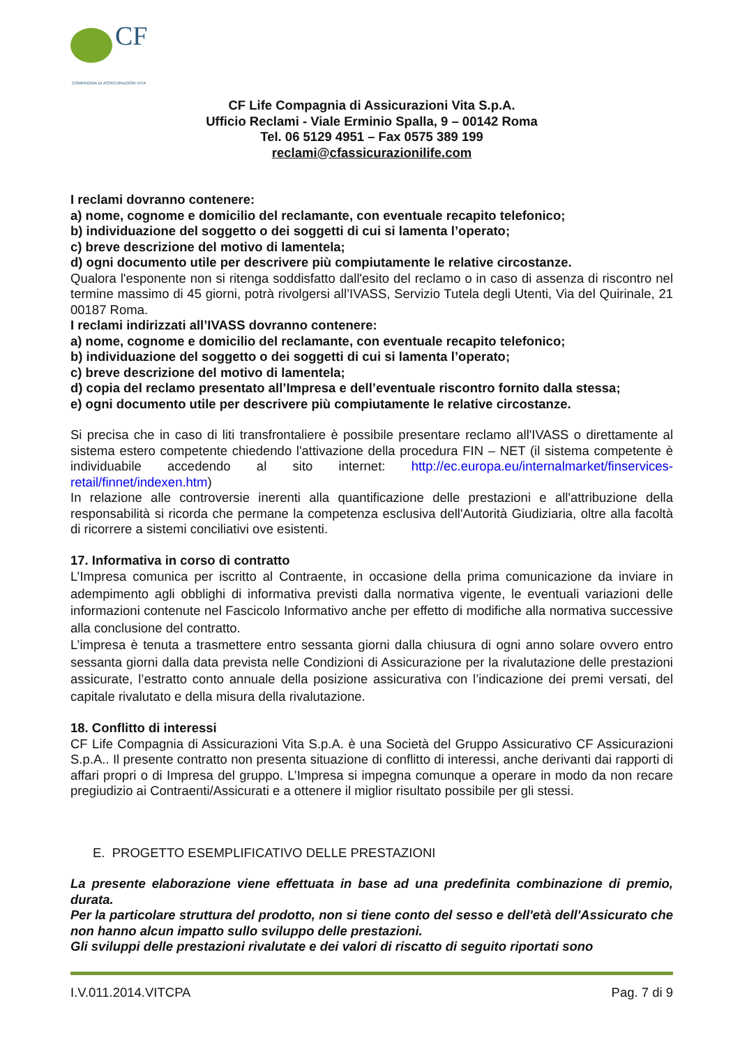CF
COMPAGNIA DI ASSICURAZIONI VITA
CF Life Compagnia di Assicurazioni Vita S.p.A.
Ufficio Reclami - Viale Erminio Spalla, 9 – 00142 Roma
Tel. 06 5129 4951 – Fax 0575 389 199
reclami@cfassicurazionilife.com
I reclami dovranno contenere:
a) nome, cognome e domicilio del reclamante, con eventuale recapito telefonico;
b) individuazione del soggetto o dei soggetti di cui si lamenta l’operato;
c) breve descrizione del motivo di lamentela;
d) ogni documento utile per descrivere più compiutamente le relative circostanze.
Qualora l'esponente non si ritenga soddisfatto dall'esito del reclamo o in caso di assenza di riscontro nel termine massimo di 45 giorni, potrà rivolgersi all’IVASS, Servizio Tutela degli Utenti, Via del Quirinale, 21 00187 Roma.
I reclami indirizzati all’IVASS dovranno contenere:
a) nome, cognome e domicilio del reclamante, con eventuale recapito telefonico;
b) individuazione del soggetto o dei soggetti di cui si lamenta l’operato;
c) breve descrizione del motivo di lamentela;
d) copia del reclamo presentato all’Impresa e dell’eventuale riscontro fornito dalla stessa;
e) ogni documento utile per descrivere più compiutamente le relative circostanze.
Si precisa che in caso di liti transfrontaliere è possibile presentare reclamo all'IVASS o direttamente al sistema estero competente chiedendo l'attivazione della procedura FIN – NET (il sistema competente è individuabile accedendo al sito internet: http://ec.europa.eu/internalmarket/finservices-retail/finnet/indexen.htm)
In relazione alle controversie inerenti alla quantificazione delle prestazioni e all'attribuzione della responsabilità si ricorda che permane la competenza esclusiva dell'Autorità Giudiziaria, oltre alla facoltà di ricorrere a sistemi conciliativi ove esistenti.
17. Informativa in corso di contratto
L’Impresa comunica per iscritto al Contraente, in occasione della prima comunicazione da inviare in adempimento agli obblighi di informativa previsti dalla normativa vigente, le eventuali variazioni delle informazioni contenute nel Fascicolo Informativo anche per effetto di modifiche alla normativa successive alla conclusione del contratto.
L’impresa è tenuta a trasmettere entro sessanta giorni dalla chiusura di ogni anno solare ovvero entro sessanta giorni dalla data prevista nelle Condizioni di Assicurazione per la rivalutazione delle prestazioni assicurate, l’estratto conto annuale della posizione assicurativa con l’indicazione dei premi versati, del capitale rivalutato e della misura della rivalutazione.
18. Conflitto di interessi
CF Life Compagnia di Assicurazioni Vita S.p.A. è una Società del Gruppo Assicurativo CF Assicurazioni S.p.A.. Il presente contratto non presenta situazione di conflitto di interessi, anche derivanti dai rapporti di affari propri o di Impresa del gruppo. L’Impresa si impegna comunque a operare in modo da non recare pregiudizio ai Contraenti/Assicurati e a ottenere il miglior risultato possibile per gli stessi.
E. PROGETTO ESEMPLIFICATIVO DELLE PRESTAZIONI
La presente elaborazione viene effettuata in base ad una predefinita combinazione di premio, durata.
Per la particolare struttura del prodotto, non si tiene conto del sesso e dell'età dell'Assicurato che non hanno alcun impatto sullo sviluppo delle prestazioni.
Gli sviluppi delle prestazioni rivalutate e dei valori di riscatto di seguito riportati sono
I.V.011.2014.VITCPA Pag. 7 di 9